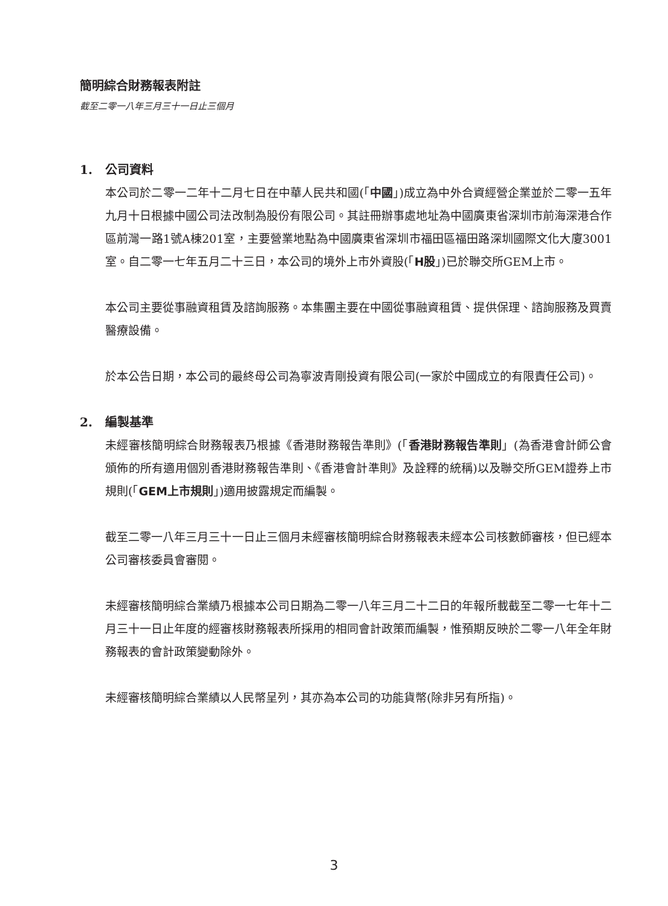簡明綜合財務報表附註
截至二零一八年三月三十一日止三個月
1. 公司資料
本公司於二零一二年十二月七日在中華人民共和國(「中國」)成立為中外合資經營企業並於二零一五年九月十日根據中國公司法改制為股份有限公司。其註冊辦事處地址為中國廣東省深圳市前海深港合作區前灣一路1號A棟201室，主要營業地點為中國廣東省深圳市福田區福田路深圳國際文化大廈3001室。自二零一七年五月二十三日，本公司的境外上市外資股(「H股」)已於聯交所GEM上市。
本公司主要從事融資租賃及諮詢服務。本集團主要在中國從事融資租賃、提供保理、諮詢服務及買賣醫療設備。
於本公告日期，本公司的最終母公司為寧波青剛投資有限公司(一家於中國成立的有限責任公司)。
2. 編製基準
未經審核簡明綜合財務報表乃根據《香港財務報告準則》(「香港財務報告準則」(為香港會計師公會頒佈的所有適用個別香港財務報告準則、《香港會計準則》及詮釋的統稱)以及聯交所GEM證券上市規則(「GEM上市規則」)適用披露規定而編製。
截至二零一八年三月三十一日止三個月未經審核簡明綜合財務報表未經本公司核數師審核，但已經本公司審核委員會審閱。
未經審核簡明綜合業績乃根據本公司日期為二零一八年三月二十二日的年報所載截至二零一七年十二月三十一日止年度的經審核財務報表所採用的相同會計政策而編製，惟預期反映於二零一八年全年財務報表的會計政策變動除外。
未經審核簡明綜合業績以人民幣呈列，其亦為本公司的功能貨幣(除非另有所指)。
3